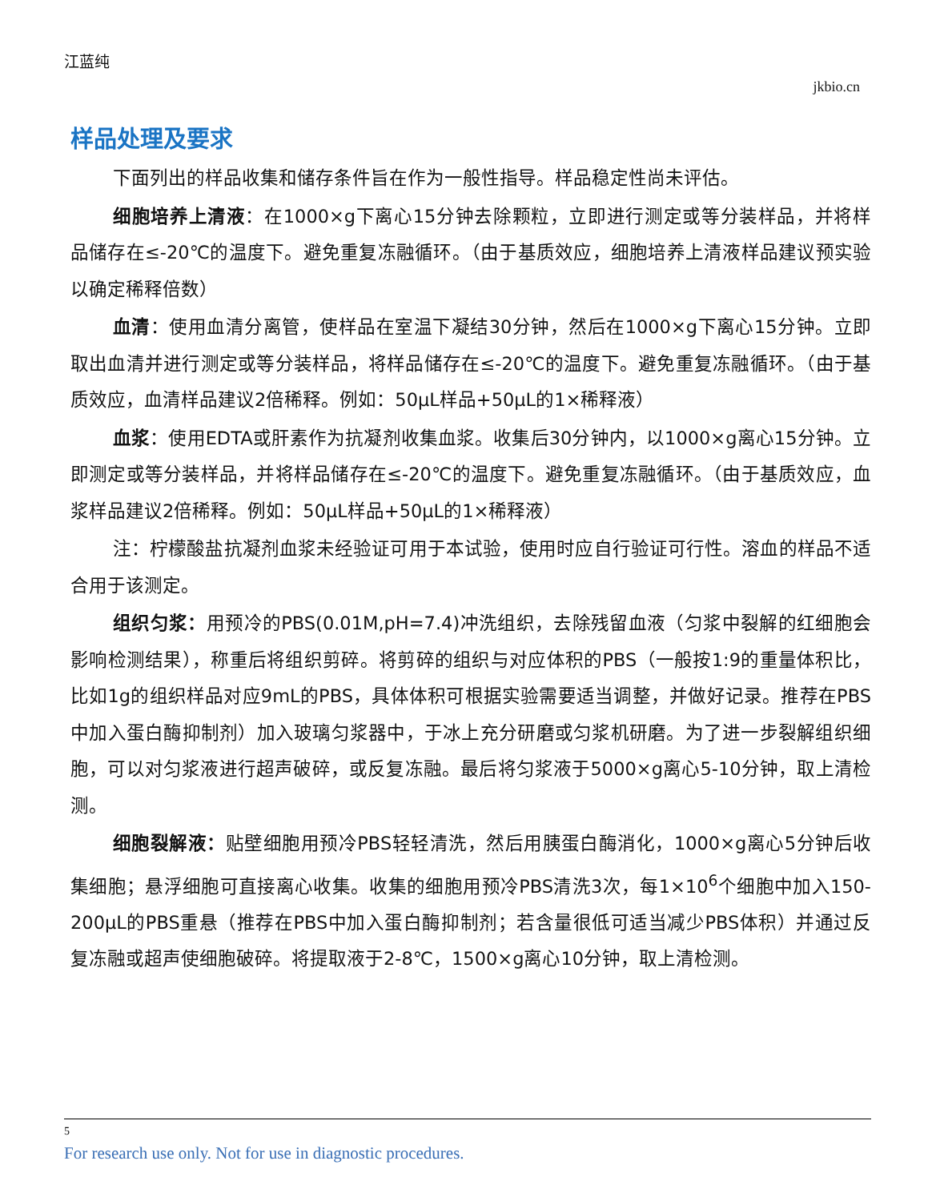江蓝纯
jkbio.cn
样品处理及要求
下面列出的样品收集和储存条件旨在作为一般性指导。样品稳定性尚未评估。
细胞培养上清液：在1000×g下离心15分钟去除颗粒，立即进行测定或等分装样品，并将样品储存在≤-20℃的温度下。避免重复冻融循环。（由于基质效应，细胞培养上清液样品建议预实验以确定稀释倍数）
血清：使用血清分离管，使样品在室温下凝结30分钟，然后在1000×g下离心15分钟。立即取出血清并进行测定或等分装样品，将样品储存在≤-20℃的温度下。避免重复冻融循环。（由于基质效应，血清样品建议2倍稀释。例如：50μL样品+50μL的1×稀释液）
血浆：使用EDTA或肝素作为抗凝剂收集血浆。收集后30分钟内，以1000×g离心15分钟。立即测定或等分装样品，并将样品储存在≤-20℃的温度下。避免重复冻融循环。（由于基质效应，血浆样品建议2倍稀释。例如：50μL样品+50μL的1×稀释液）
注：柠檬酸盐抗凝剂血浆未经验证可用于本试验，使用时应自行验证可行性。溶血的样品不适合用于该测定。
组织匀浆：用预冷的PBS(0.01M,pH=7.4)冲洗组织，去除残留血液（匀浆中裂解的红细胞会影响检测结果），称重后将组织剪碎。将剪碎的组织与对应体积的PBS（一般按1:9的重量体积比，比如1g的组织样品对应9mL的PBS，具体体积可根据实验需要适当调整，并做好记录。推荐在PBS中加入蛋白酶抑制剂）加入玻璃匀浆器中，于冰上充分研磨或匀浆机研磨。为了进一步裂解组织细胞，可以对匀浆液进行超声破碎，或反复冻融。最后将匀浆液于5000×g离心5-10分钟，取上清检测。
细胞裂解液：贴壁细胞用预冷PBS轻轻清洗，然后用胰蛋白酶消化，1000×g离心5分钟后收集细胞；悬浮细胞可直接离心收集。收集的细胞用预冷PBS清洗3次，每1×10<sup>6</sup>个细胞中加入150-200μL的PBS重悬（推荐在PBS中加入蛋白酶抑制剂；若含量很低可适当减少PBS体积）并通过反复冻融或超声使细胞破碎。将提取液于2-8℃，1500×g离心10分钟，取上清检测。
5
For research use only. Not for use in diagnostic procedures.